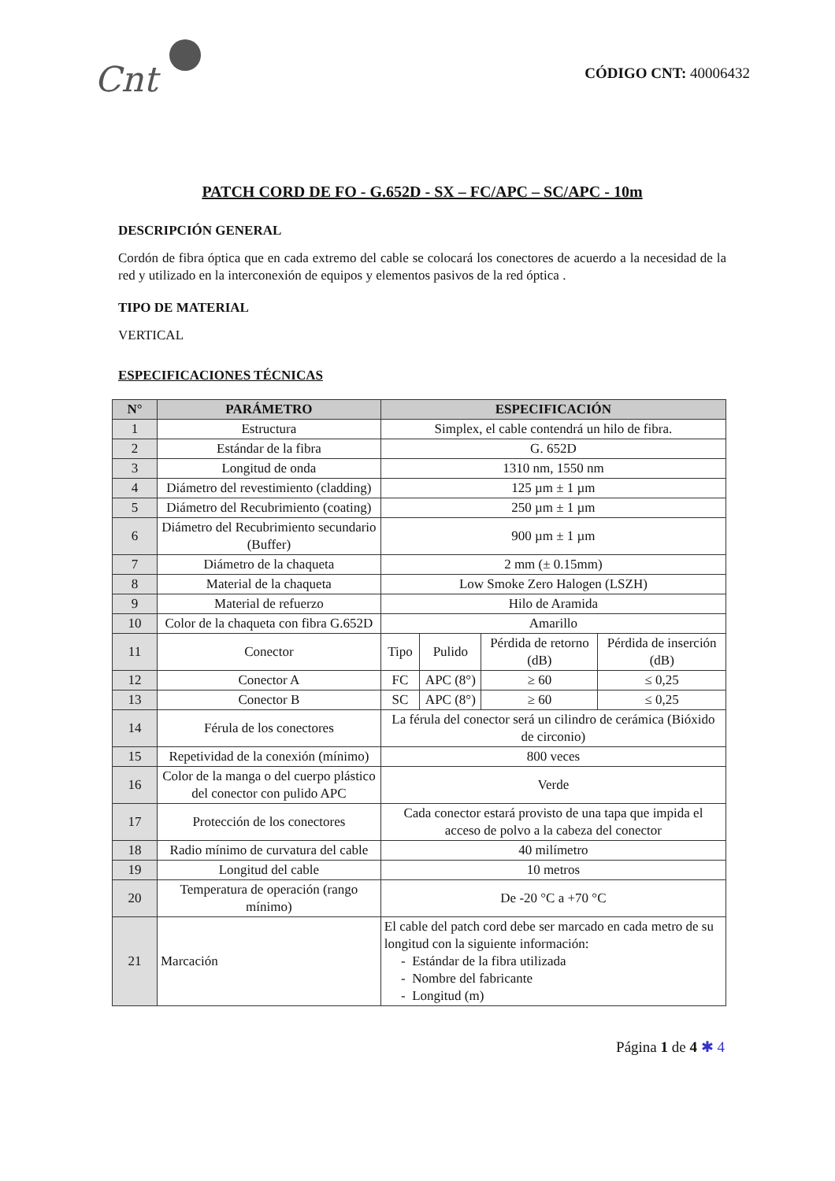Cnt
CÓDIGO CNT: 40006432
PATCH CORD DE FO - G.652D - SX – FC/APC – SC/APC - 10m
DESCRIPCIÓN GENERAL
Cordón de fibra óptica que en cada extremo del cable se colocará los conectores de acuerdo a la necesidad de la red y utilizado en la interconexión de equipos y elementos pasivos de la red óptica .
TIPO DE MATERIAL
VERTICAL
ESPECIFICACIONES TÉCNICAS
| N° | PARÁMETRO | ESPECIFICACIÓN | | | |
| --- | --- | --- | --- | --- | --- |
| 1 | Estructura | Simplex, el cable contendrá un hilo de fibra. | | | |
| 2 | Estándar de la fibra | G. 652D | | | |
| 3 | Longitud de onda | 1310 nm, 1550 nm | | | |
| 4 | Diámetro del revestimiento (cladding) | 125 µm ± 1 µm | | | |
| 5 | Diámetro del Recubrimiento (coating) | 250 µm ± 1 µm | | | |
| 6 | Diámetro del Recubrimiento secundario (Buffer) | 900 µm ± 1 µm | | | |
| 7 | Diámetro de la chaqueta | 2 mm (± 0.15mm) | | | |
| 8 | Material de la chaqueta | Low Smoke Zero Halogen (LSZH) | | | |
| 9 | Material de refuerzo | Hilo de Aramida | | | |
| 10 | Color de la chaqueta con fibra G.652D | Amarillo | | | |
| 11 | Conector | Tipo | Pulido | Pérdida de retorno (dB) | Pérdida de inserción (dB) |
| 12 | Conector A | FC | APC (8°) | ≥ 60 | ≤ 0,25 |
| 13 | Conector B | SC | APC (8°) | ≥ 60 | ≤ 0,25 |
| 14 | Férula de los conectores | La férula del conector será un cilindro de cerámica (Bióxido de circonio) | | | |
| 15 | Repetividad de la conexión (mínimo) | 800 veces | | | |
| 16 | Color de la manga o del cuerpo plástico del conector con pulido APC | Verde | | | |
| 17 | Protección de los conectores | Cada conector estará provisto de una tapa que impida el acceso de polvo a la cabeza del conector | | | |
| 18 | Radio mínimo de curvatura del cable | 40 milímetro | | | |
| 19 | Longitud del cable | 10 metros | | | |
| 20 | Temperatura de operación (rango mínimo) | De -20 °C a +70 °C | | | |
| 21 | Marcación | El cable del patch cord debe ser marcado en cada metro de su longitud con la siguiente información: - Estándar de la fibra utilizada - Nombre del fabricante - Longitud (m) | | | |
Página 1 de 4 ✱ 4